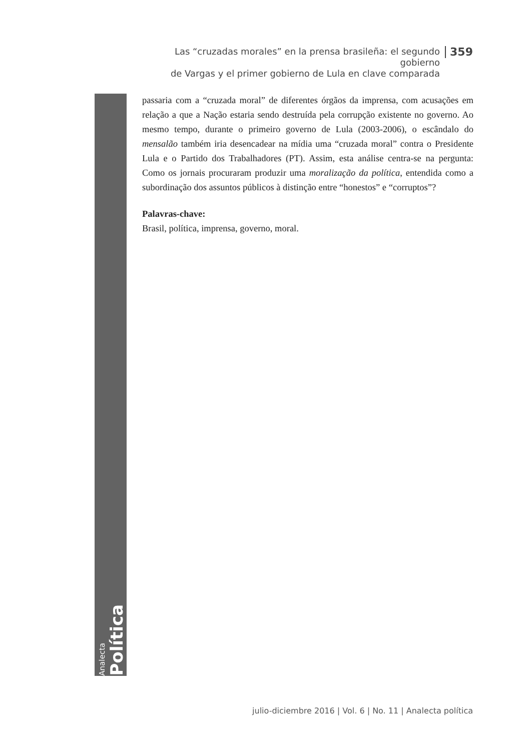Las “cruzadas morales” en la prensa brasileña: el segundo gobierno
de Vargas y el primer gobierno de Lula en clave comparada
359
Analecta
Política
passaria com a “cruzada moral” de diferentes órgãos da imprensa, com acusações em relação a que a Nação estaria sendo destruída pela corrupção existente no governo. Ao mesmo tempo, durante o primeiro governo de Lula (2003-2006), o escândalo do mensalão também iria desencadear na mídia uma “cruzada moral” contra o Presidente Lula e o Partido dos Trabalhadores (PT). Assim, esta análise centra-se na pergunta: Como os jornais procuraram produzir uma moralização da política, entendida como a subordinação dos assuntos públicos à distinção entre “honestos” e “corruptos”?
Palavras-chave:
Brasil, política, imprensa, governo, moral.
julio-diciembre 2016 | Vol. 6 | No. 11 | Analecta política